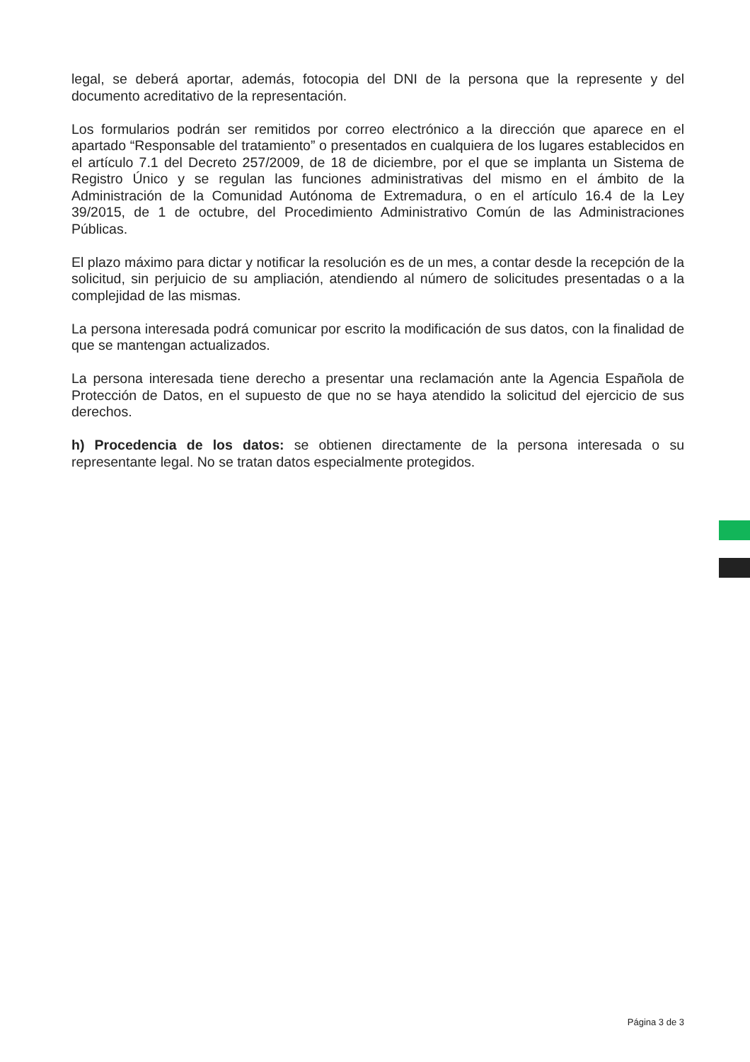legal, se deberá aportar, además, fotocopia del DNI de la persona que la represente y del documento acreditativo de la representación.
Los formularios podrán ser remitidos por correo electrónico a la dirección que aparece en el apartado “Responsable del tratamiento” o presentados en cualquiera de los lugares establecidos en el artículo 7.1 del Decreto 257/2009, de 18 de diciembre, por el que se implanta un Sistema de Registro Único y se regulan las funciones administrativas del mismo en el ámbito de la Administración de la Comunidad Autónoma de Extremadura, o en el artículo 16.4 de la Ley 39/2015, de 1 de octubre, del Procedimiento Administrativo Común de las Administraciones Públicas.
El plazo máximo para dictar y notificar la resolución es de un mes, a contar desde la recepción de la solicitud, sin perjuicio de su ampliación, atendiendo al número de solicitudes presentadas o a la complejidad de las mismas.
La persona interesada podrá comunicar por escrito la modificación de sus datos, con la finalidad de que se mantengan actualizados.
La persona interesada tiene derecho a presentar una reclamación ante la Agencia Española de Protección de Datos, en el supuesto de que no se haya atendido la solicitud del ejercicio de sus derechos.
h) Procedencia de los datos: se obtienen directamente de la persona interesada o su representante legal. No se tratan datos especialmente protegidos.
Página 3 de 3